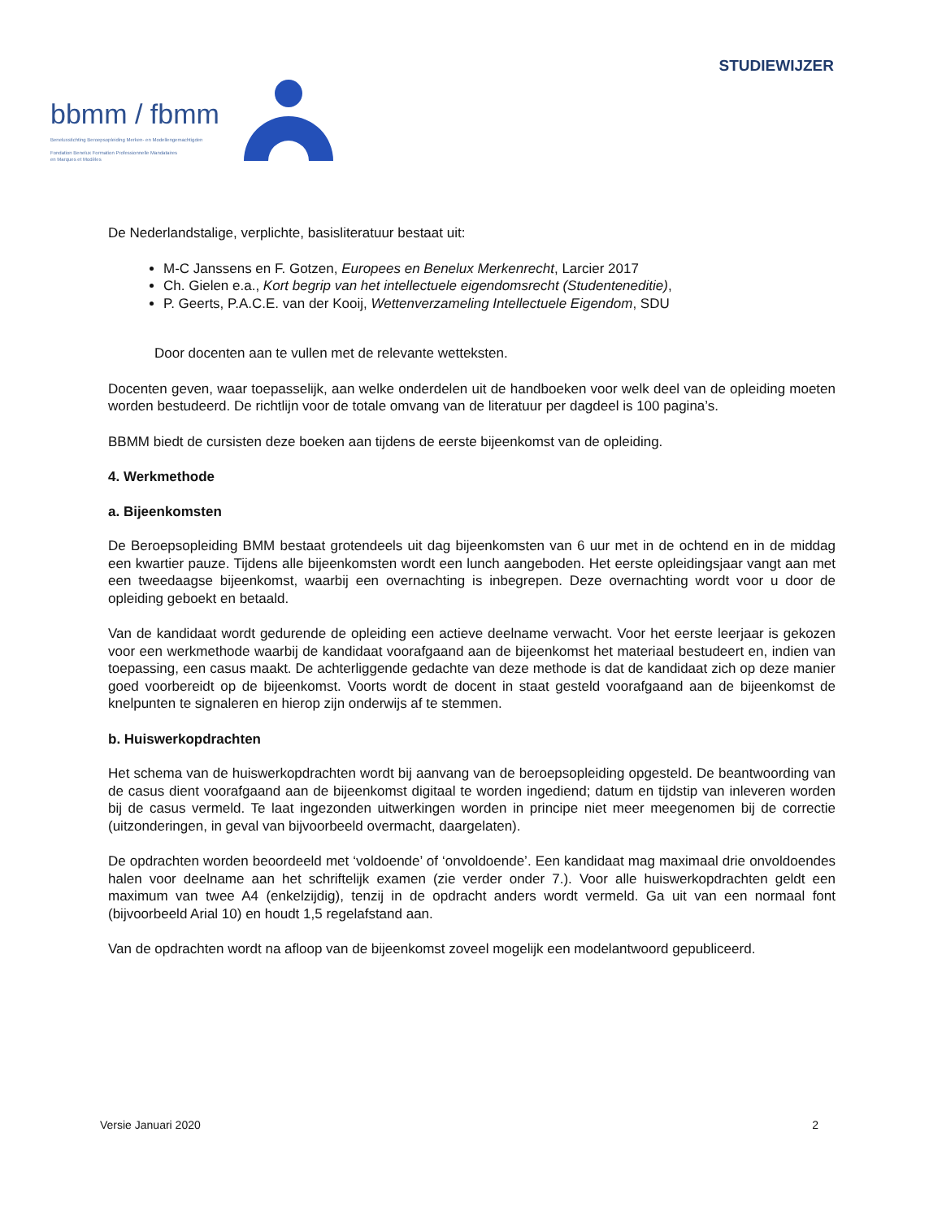STUDIEWIJZER
bbmm / fbmm
Beneluxstichting Beroepsopleiding Merken- en Modellengemachtigden
Fondation Benelux Formation Professionnelle Mandataires
en Marques et Modèles
De Nederlandstalige, verplichte, basisliteratuur bestaat uit:
M-C Janssens en F. Gotzen, Europees en Benelux Merkenrecht, Larcier 2017
Ch. Gielen e.a., Kort begrip van het intellectuele eigendomsrecht (Studenteneditie),
P. Geerts, P.A.C.E. van der Kooij, Wettenverzameling Intellectuele Eigendom, SDU
Door docenten aan te vullen met de relevante wetteksten.
Docenten geven, waar toepasselijk, aan welke onderdelen uit de handboeken voor welk deel van de opleiding moeten worden bestudeerd. De richtlijn voor de totale omvang van de literatuur per dagdeel is 100 pagina’s.
BBMM biedt de cursisten deze boeken aan tijdens de eerste bijeenkomst van de opleiding.
4. Werkmethode
a. Bijeenkomsten
De Beroepsopleiding BMM bestaat grotendeels uit dag bijeenkomsten van 6 uur met in de ochtend en in de middag een kwartier pauze. Tijdens alle bijeenkomsten wordt een lunch aangeboden. Het eerste opleidingsjaar vangt aan met een tweedaagse bijeenkomst, waarbij een overnachting is inbegrepen. Deze overnachting wordt voor u door de opleiding geboekt en betaald.
Van de kandidaat wordt gedurende de opleiding een actieve deelname verwacht. Voor het eerste leerjaar is gekozen voor een werkmethode waarbij de kandidaat voorafgaand aan de bijeenkomst het materiaal bestudeert en, indien van toepassing, een casus maakt. De achterliggende gedachte van deze methode is dat de kandidaat zich op deze manier goed voorbereidt op de bijeenkomst. Voorts wordt de docent in staat gesteld voorafgaand aan de bijeenkomst de knelpunten te signaleren en hierop zijn onderwijs af te stemmen.
b. Huiswerkopdrachten
Het schema van de huiswerkopdrachten wordt bij aanvang van de beroepsopleiding opgesteld. De beantwoording van de casus dient voorafgaand aan de bijeenkomst digitaal te worden ingediend; datum en tijdstip van inleveren worden bij de casus vermeld. Te laat ingezonden uitwerkingen worden in principe niet meer meegenomen bij de correctie (uitzonderingen, in geval van bijvoorbeeld overmacht, daargelaten).
De opdrachten worden beoordeeld met ‘voldoende’ of ‘onvoldoende’. Een kandidaat mag maximaal drie onvoldoendes halen voor deelname aan het schriftelijk examen (zie verder onder 7.). Voor alle huiswerkopdrachten geldt een maximum van twee A4 (enkelzijdig), tenzij in de opdracht anders wordt vermeld. Ga uit van een normaal font (bijvoorbeeld Arial 10) en houdt 1,5 regelafstand aan.
Van de opdrachten wordt na afloop van de bijeenkomst zoveel mogelijk een modelantwoord gepubliceerd.
Versie Januari 2020 2